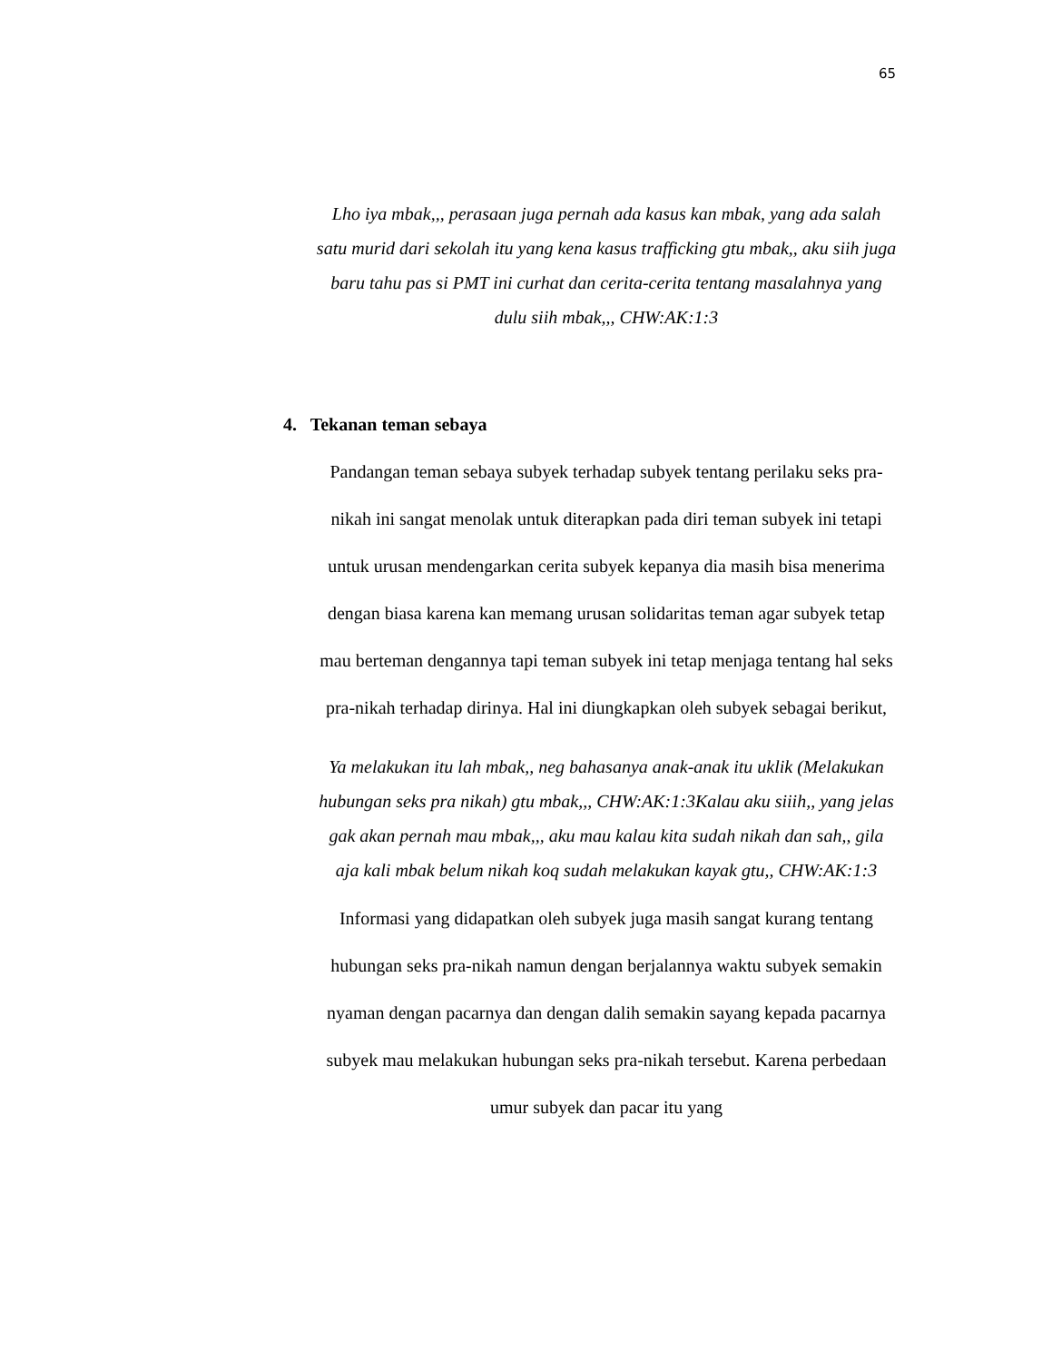65
Lho iya mbak,,, perasaan juga pernah ada kasus kan mbak, yang ada salah satu murid dari sekolah itu yang kena kasus trafficking gtu mbak,, aku siih juga baru tahu pas si PMT ini curhat dan cerita-cerita tentang masalahnya yang dulu siih mbak,,, CHW:AK:1:3
4. Tekanan teman sebaya
Pandangan teman sebaya subyek terhadap subyek tentang perilaku seks pra-nikah ini sangat menolak untuk diterapkan pada diri teman subyek ini tetapi untuk urusan mendengarkan cerita subyek kepanya dia masih bisa menerima dengan biasa karena kan memang urusan solidaritas teman agar subyek tetap mau berteman dengannya tapi teman subyek ini tetap menjaga tentang hal seks pra-nikah terhadap dirinya. Hal ini diungkapkan oleh subyek sebagai berikut,
Ya melakukan itu lah mbak,, neg bahasanya anak-anak itu uklik (Melakukan hubungan seks pra nikah) gtu mbak,,, CHW:AK:1:3Kalau aku siiih,, yang jelas gak akan pernah mau mbak,,, aku mau kalau kita sudah nikah dan sah,, gila aja kali mbak belum nikah koq sudah melakukan kayak gtu,, CHW:AK:1:3
Informasi yang didapatkan oleh subyek juga masih sangat kurang tentang hubungan seks pra-nikah namun dengan berjalannya waktu subyek semakin nyaman dengan pacarnya dan dengan dalih semakin sayang kepada pacarnya subyek mau melakukan hubungan seks pra-nikah tersebut. Karena perbedaan umur subyek dan pacar itu yang